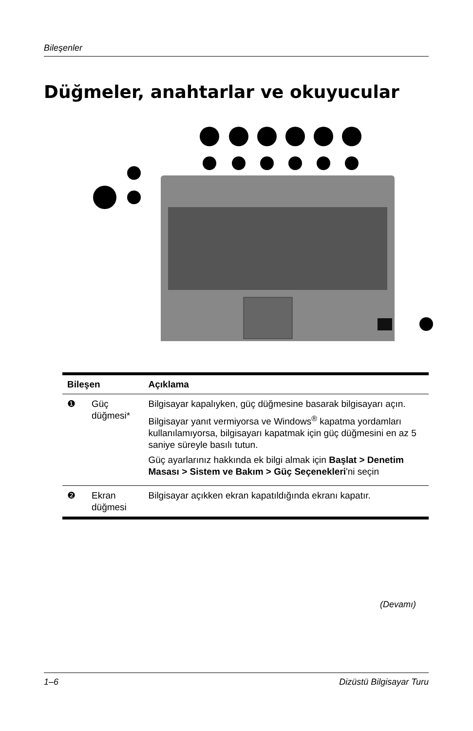Bileşenler
Düğmeler, anahtarlar ve okuyucular
| Bileşen | | Açıklama |
| --- | --- | --- |
| ❶ | Güç düğmesi* | Bilgisayar kapalıyken, güç düğmesine basarak bilgisayarı açın. Bilgisayar yanıt vermiyorsa ve Windows<sup>®</sup> kapatma yordamları kullanılamıyorsa, bilgisayarı kapatmak için güç düğmesini en az 5 saniye süreyle basılı tutun. Güç ayarlarınız hakkında ek bilgi almak için Başlat > Denetim Masası > Sistem ve Bakım > Güç Seçenekleri 'ni seçin |
| ❷ | Ekran düğmesi | Bilgisayar açıkken ekran kapatıldığında ekranı kapatır. |
(Devamı)
1–6 Dizüstü Bilgisayar Turu